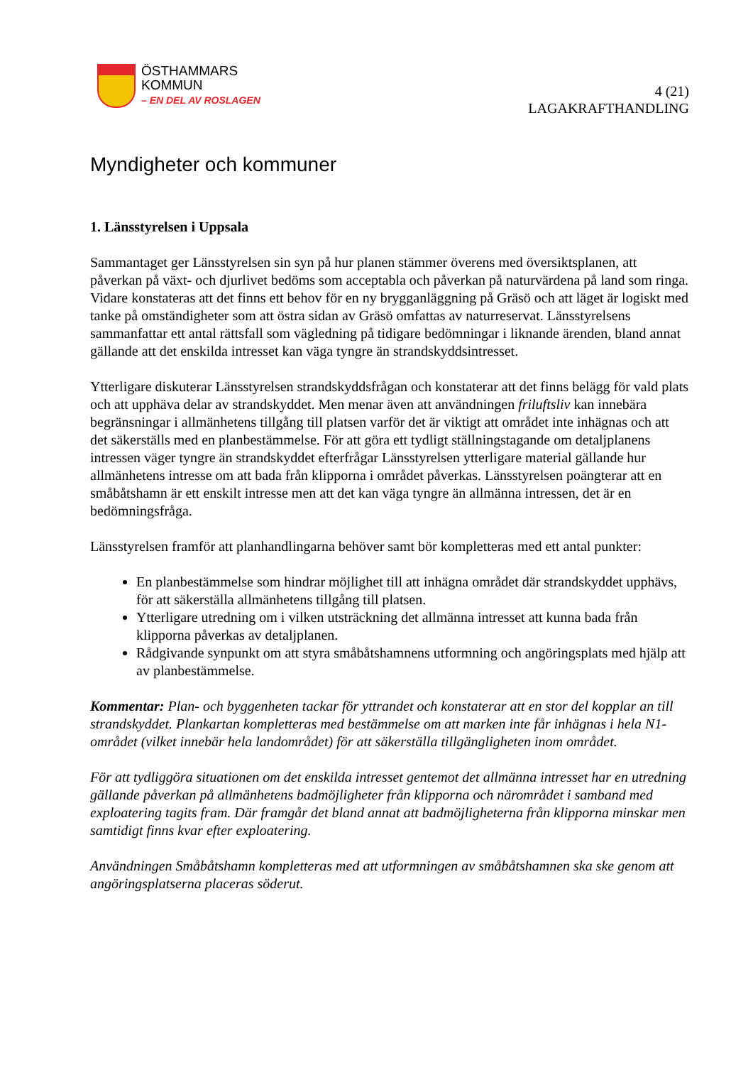ÖSTHAMMARS
KOMMUN
– EN DEL AV ROSLAGEN
4 (21)
LAGAKRAFTHANDLING
Myndigheter och kommuner
1. Länsstyrelsen i Uppsala
Sammantaget ger Länsstyrelsen sin syn på hur planen stämmer överens med översiktsplanen, att påverkan på växt- och djurlivet bedöms som acceptabla och påverkan på naturvärdena på land som ringa. Vidare konstateras att det finns ett behov för en ny brygganläggning på Gräsö och att läget är logiskt med tanke på omständigheter som att östra sidan av Gräsö omfattas av naturreservat. Länsstyrelsens sammanfattar ett antal rättsfall som vägledning på tidigare bedömningar i liknande ärenden, bland annat gällande att det enskilda intresset kan väga tyngre än strandskyddsintresset.
Ytterligare diskuterar Länsstyrelsen strandskyddsfrågan och konstaterar att det finns belägg för vald plats och att upphäva delar av strandskyddet. Men menar även att användningen friluftsliv kan innebära begränsningar i allmänhetens tillgång till platsen varför det är viktigt att området inte inhägnas och att det säkerställs med en planbestämmelse. För att göra ett tydligt ställningstagande om detaljplanens intressen väger tyngre än strandskyddet efterfrågar Länsstyrelsen ytterligare material gällande hur allmänhetens intresse om att bada från klipporna i området påverkas. Länsstyrelsen poängterar att en småbåtshamn är ett enskilt intresse men att det kan väga tyngre än allmänna intressen, det är en bedömningsfråga.
Länsstyrelsen framför att planhandlingarna behöver samt bör kompletteras med ett antal punkter:
En planbestämmelse som hindrar möjlighet till att inhägna området där strandskyddet upphävs, för att säkerställa allmänhetens tillgång till platsen.
Ytterligare utredning om i vilken utsträckning det allmänna intresset att kunna bada från klipporna påverkas av detaljplanen.
Rådgivande synpunkt om att styra småbåtshamnens utformning och angöringsplats med hjälp att av planbestämmelse.
Kommentar: Plan- och byggenheten tackar för yttrandet och konstaterar att en stor del kopplar an till strandskyddet. Plankartan kompletteras med bestämmelse om att marken inte får inhägnas i hela N1- området (vilket innebär hela landområdet) för att säkerställa tillgängligheten inom området.
För att tydliggöra situationen om det enskilda intresset gentemot det allmänna intresset har en utredning gällande påverkan på allmänhetens badmöjligheter från klipporna och närområdet i samband med exploatering tagits fram. Där framgår det bland annat att badmöjligheterna från klipporna minskar men samtidigt finns kvar efter exploatering.
Användningen Småbåtshamn kompletteras med att utformningen av småbåtshamnen ska ske genom att angöringsplatserna placeras söderut.